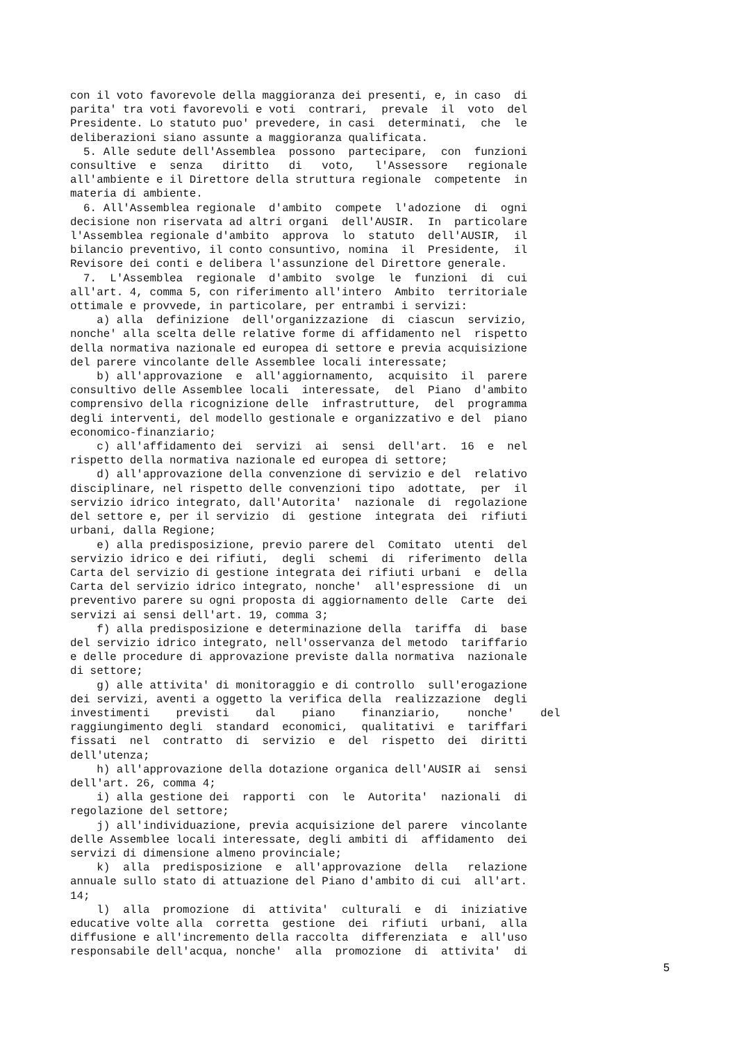con il voto favorevole della maggioranza dei presenti, e, in caso di parita' tra voti favorevoli e voti contrari, prevale il voto del Presidente. Lo statuto puo' prevedere, in casi determinati, che le deliberazioni siano assunte a maggioranza qualificata. 5. Alle sedute dell'Assemblea possono partecipare, con funzioni consultive e senza diritto di voto, l'Assessore regionale all'ambiente e il Direttore della struttura regionale competente in materia di ambiente. 6. All'Assemblea regionale d'ambito compete l'adozione di ogni decisione non riservata ad altri organi dell'AUSIR. In particolare l'Assemblea regionale d'ambito approva lo statuto dell'AUSIR, il bilancio preventivo, il conto consuntivo, nomina il Presidente, il Revisore dei conti e delibera l'assunzione del Direttore generale. 7. L'Assemblea regionale d'ambito svolge le funzioni di cui all'art. 4, comma 5, con riferimento all'intero Ambito territoriale ottimale e provvede, in particolare, per entrambi i servizi: a) alla definizione dell'organizzazione di ciascun servizio, nonche' alla scelta delle relative forme di affidamento nel rispetto della normativa nazionale ed europea di settore e previa acquisizione del parere vincolante delle Assemblee locali interessate; b) all'approvazione e all'aggiornamento, acquisito il parere consultivo delle Assemblee locali interessate, del Piano d'ambito comprensivo della ricognizione delle infrastrutture, del programma degli interventi, del modello gestionale e organizzativo e del piano economico-finanziario; c) all'affidamento dei servizi ai sensi dell'art. 16 e nel rispetto della normativa nazionale ed europea di settore; d) all'approvazione della convenzione di servizio e del relativo disciplinare, nel rispetto delle convenzioni tipo adottate, per il servizio idrico integrato, dall'Autorita' nazionale di regolazione del settore e, per il servizio di gestione integrata dei rifiuti urbani, dalla Regione; e) alla predisposizione, previo parere del Comitato utenti del servizio idrico e dei rifiuti, degli schemi di riferimento della Carta del servizio di gestione integrata dei rifiuti urbani e della Carta del servizio idrico integrato, nonche' all'espressione di un preventivo parere su ogni proposta di aggiornamento delle Carte dei servizi ai sensi dell'art. 19, comma 3; f) alla predisposizione e determinazione della tariffa di base del servizio idrico integrato, nell'osservanza del metodo tariffario e delle procedure di approvazione previste dalla normativa nazionale di settore; g) alle attivita' di monitoraggio e di controllo sull'erogazione dei servizi, aventi a oggetto la verifica della realizzazione degli investimenti previsti dal piano finanziario, nonche' del raggiungimento degli standard economici, qualitativi e tariffari fissati nel contratto di servizio e del rispetto dei diritti dell'utenza; h) all'approvazione della dotazione organica dell'AUSIR ai sensi dell'art. 26, comma 4; i) alla gestione dei rapporti con le Autorita' nazionali di regolazione del settore; j) all'individuazione, previa acquisizione del parere vincolante delle Assemblee locali interessate, degli ambiti di affidamento dei servizi di dimensione almeno provinciale; k) alla predisposizione e all'approvazione della relazione annuale sullo stato di attuazione del Piano d'ambito di cui all'art. 14; l) alla promozione di attivita' culturali e di iniziative educative volte alla corretta gestione dei rifiuti urbani, alla diffusione e all'incremento della raccolta differenziata e all'uso responsabile dell'acqua, nonche' alla promozione di attivita' di
5